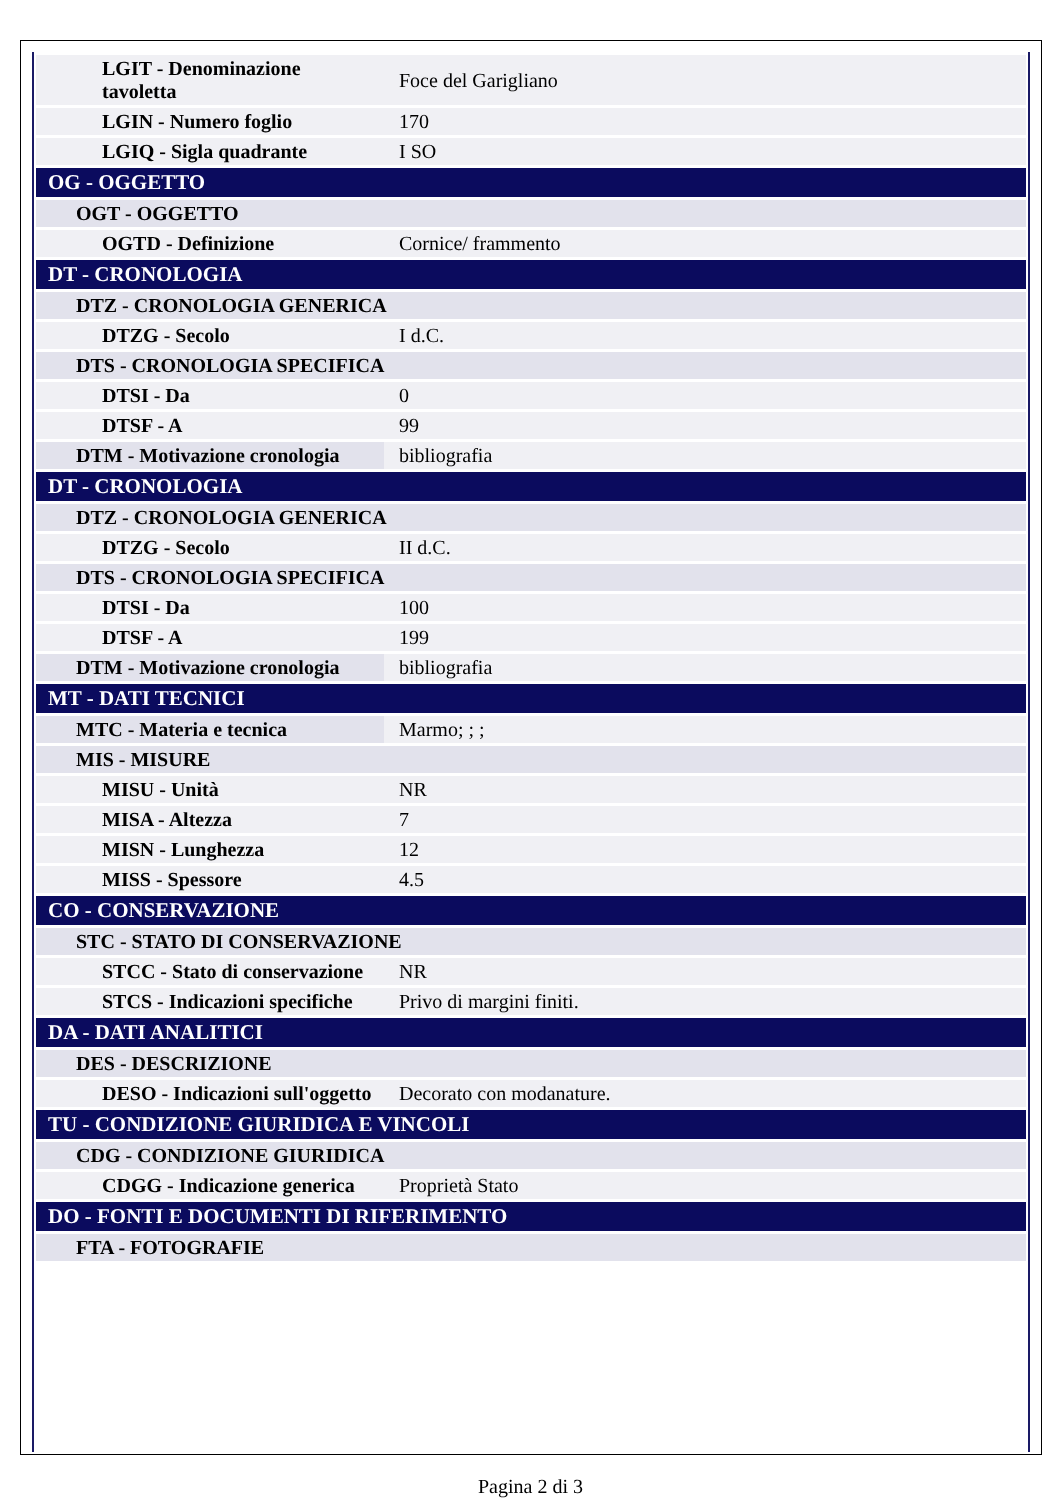| LGIT - Denominazione tavoletta | Foce del Garigliano |
| LGIN - Numero foglio | 170 |
| LGIQ - Sigla quadrante | I SO |
| OG - OGGETTO | |
| OGT - OGGETTO | |
| OGTD - Definizione | Cornice/ frammento |
| DT - CRONOLOGIA | |
| DTZ - CRONOLOGIA GENERICA | |
| DTZG - Secolo | I d.C. |
| DTS - CRONOLOGIA SPECIFICA | |
| DTSI - Da | 0 |
| DTSF - A | 99 |
| DTM - Motivazione cronologia | bibliografia |
| DT - CRONOLOGIA | |
| DTZ - CRONOLOGIA GENERICA | |
| DTZG - Secolo | II d.C. |
| DTS - CRONOLOGIA SPECIFICA | |
| DTSI - Da | 100 |
| DTSF - A | 199 |
| DTM - Motivazione cronologia | bibliografia |
| MT - DATI TECNICI | |
| MTC - Materia e tecnica | Marmo; ; ; |
| MIS - MISURE | |
| MISU - Unità | NR |
| MISA - Altezza | 7 |
| MISN - Lunghezza | 12 |
| MISS - Spessore | 4.5 |
| CO - CONSERVAZIONE | |
| STC - STATO DI CONSERVAZIONE | |
| STCC - Stato di conservazione | NR |
| STCS - Indicazioni specifiche | Privo di margini finiti. |
| DA - DATI ANALITICI | |
| DES - DESCRIZIONE | |
| DESO - Indicazioni sull'oggetto | Decorato con modanature. |
| TU - CONDIZIONE GIURIDICA E VINCOLI | |
| CDG - CONDIZIONE GIURIDICA | |
| CDGG - Indicazione generica | Proprietà Stato |
| DO - FONTI E DOCUMENTI DI RIFERIMENTO | |
| FTA - FOTOGRAFIE | |
Pagina 2 di 3